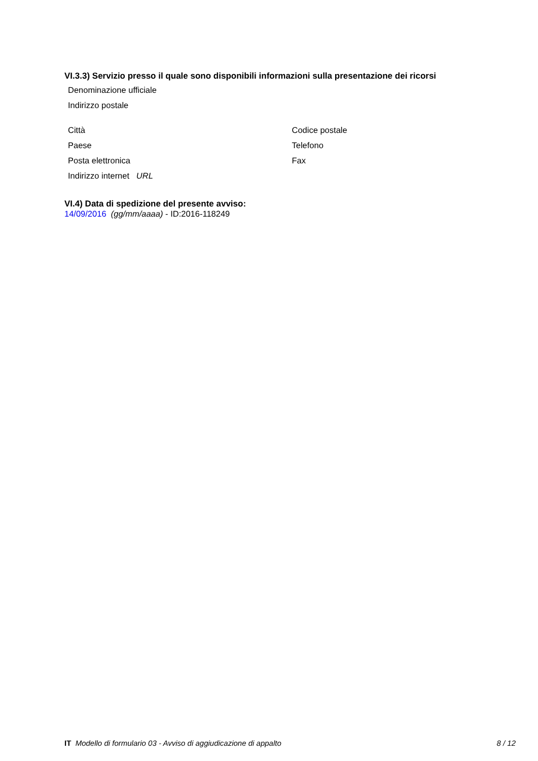VI.3.3) Servizio presso il quale sono disponibili informazioni sulla presentazione dei ricorsi
Denominazione ufficiale
Indirizzo postale
Città Codice postale
Paese Telefono
Posta elettronica Fax
Indirizzo internet URL
VI.4) Data di spedizione del presente avviso:
14/09/2016 (gg/mm/aaaa) - ID:2016-118249
IT Modello di formulario 03 - Avviso di aggiudicazione di appalto 8 / 12